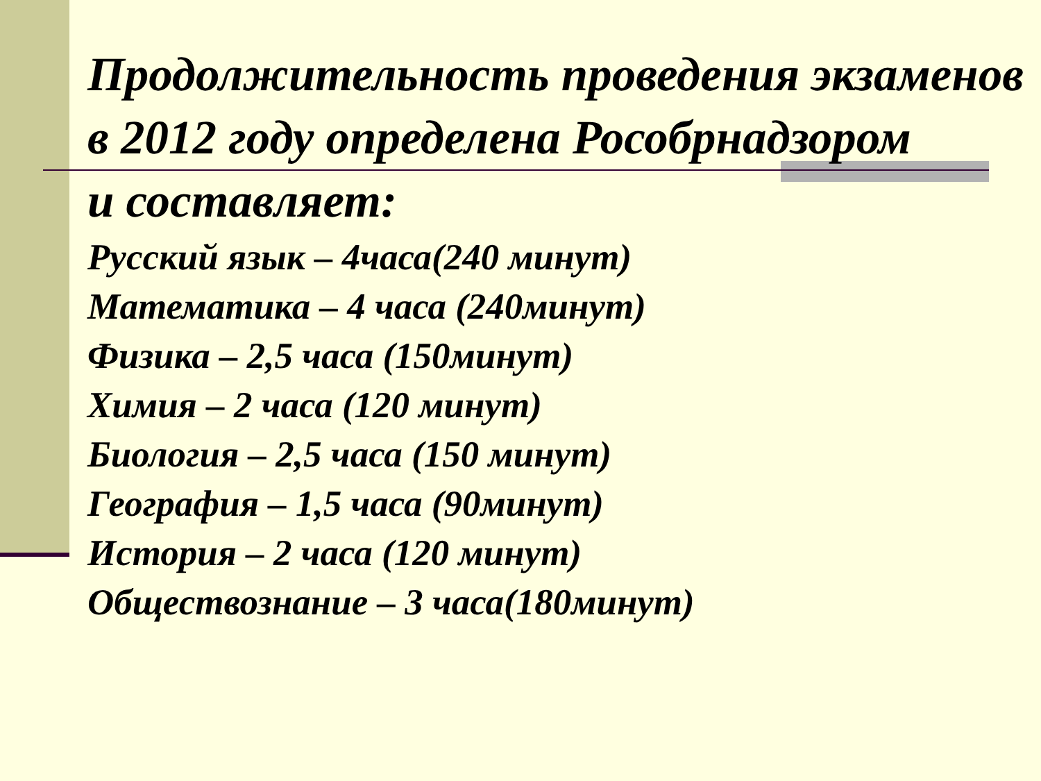Продолжительность проведения экзаменов в 2012 году определена Рособрнадзором
и составляет:
Русский язык – 4часа(240 минут)
Математика – 4 часа (240минут)
Физика – 2,5 часа (150минут)
Химия – 2 часа (120 минут)
Биология – 2,5 часа (150 минут)
География – 1,5 часа (90минут)
История – 2 часа (120 минут)
Обществознание – 3 часа(180минут)